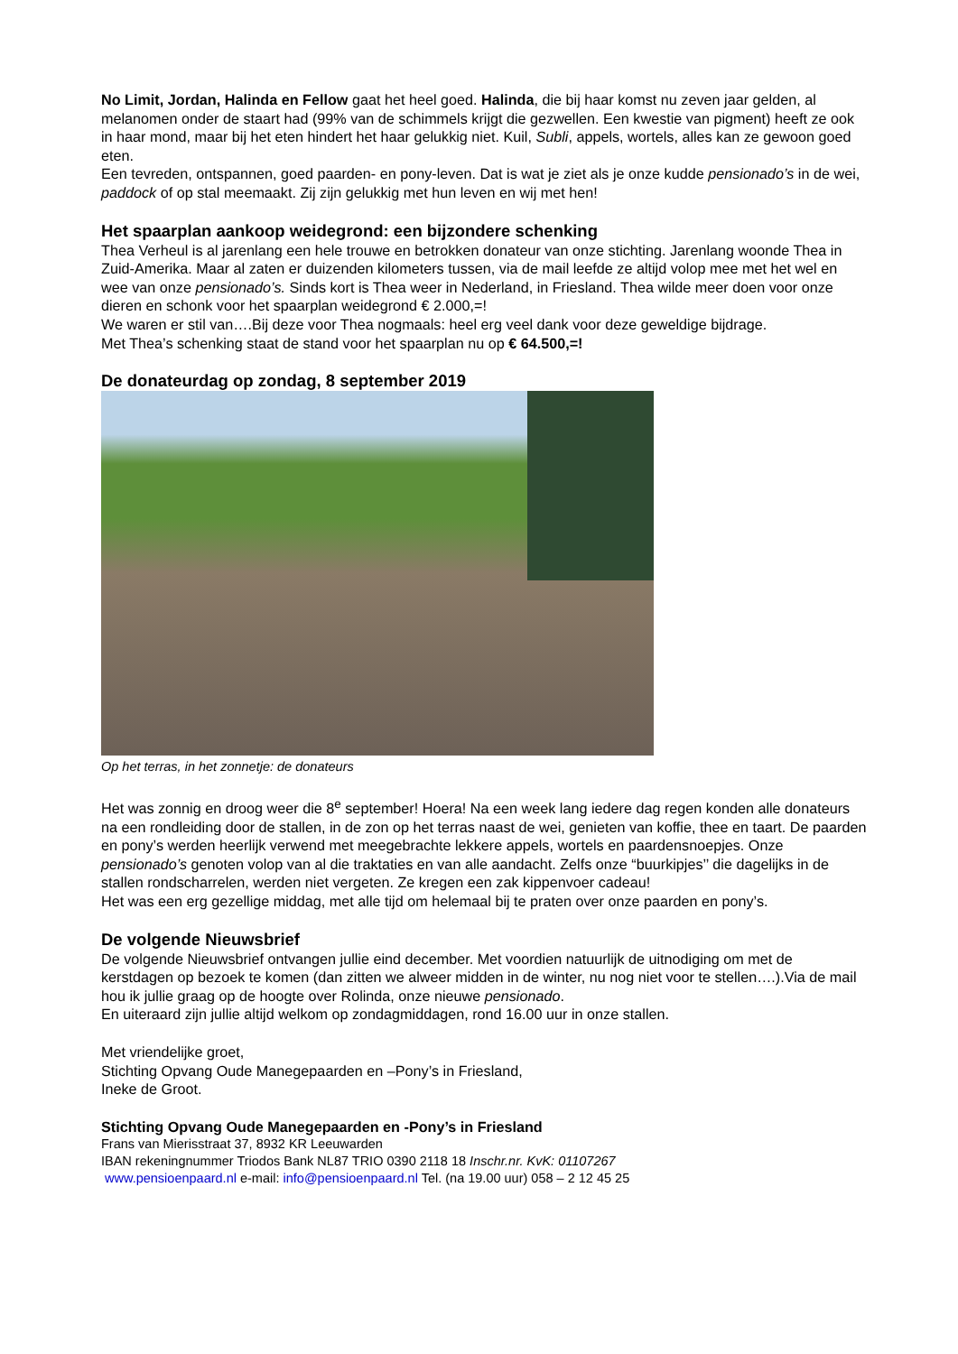No Limit, Jordan, Halinda en Fellow gaat het heel goed. Halinda, die bij haar komst nu zeven jaar gelden, al melanomen onder de staart had (99% van de schimmels krijgt die gezwellen. Een kwestie van pigment) heeft ze ook in haar mond, maar bij het eten hindert het haar gelukkig niet. Kuil, Subli, appels, wortels, alles kan ze gewoon goed eten.
Een tevreden, ontspannen, goed paarden- en pony-leven. Dat is wat je ziet als je onze kudde pensionado’s in de wei, paddock of op stal meemaakt. Zij zijn gelukkig met hun leven en wij met hen!
Het spaarplan aankoop weidegrond: een bijzondere schenking
Thea Verheul is al jarenlang een hele trouwe en betrokken donateur van onze stichting. Jarenlang woonde Thea in Zuid-Amerika. Maar al zaten er duizenden kilometers tussen, via de mail leefde ze altijd volop mee met het wel en wee van onze pensionado’s. Sinds kort is Thea weer in Nederland, in Friesland. Thea wilde meer doen voor onze dieren en schonk voor het spaarplan weidegrond € 2.000,=!
We waren er stil van….Bij deze voor Thea nogmaals: heel erg veel dank voor deze geweldige bijdrage.
Met Thea’s schenking staat de stand voor het spaarplan nu op € 64.500,=!
De donateurdag op zondag, 8 september 2019
Op het terras, in het zonnetje: de donateurs
Het was zonnig en droog weer die 8<sup>e</sup> september! Hoera! Na een week lang iedere dag regen konden alle donateurs na een rondleiding door de stallen, in de zon op het terras naast de wei, genieten van koffie, thee en taart. De paarden en pony’s werden heerlijk verwend met meegebrachte lekkere appels, wortels en paardensnoepjes. Onze pensionado’s genoten volop van al die traktaties en van alle aandacht. Zelfs onze “buurkipjes’’ die dagelijks in de stallen rondscharrelen, werden niet vergeten. Ze kregen een zak kippenvoer cadeau!
Het was een erg gezellige middag, met alle tijd om helemaal bij te praten over onze paarden en pony’s.
De volgende Nieuwsbrief
De volgende Nieuwsbrief ontvangen jullie eind december. Met voordien natuurlijk de uitnodiging om met de kerstdagen op bezoek te komen (dan zitten we alweer midden in de winter, nu nog niet voor te stellen….).Via de mail hou ik jullie graag op de hoogte over Rolinda, onze nieuwe pensionado.
En uiteraard zijn jullie altijd welkom op zondagmiddagen, rond 16.00 uur in onze stallen.
Met vriendelijke groet,
Stichting Opvang Oude Manegepaarden en –Pony’s in Friesland,
Ineke de Groot.
Stichting Opvang Oude Manegepaarden en -Pony’s in Friesland
Frans van Mierisstraat 37, 8932 KR Leeuwarden
IBAN rekeningnummer Triodos Bank NL87 TRIO 0390 2118 18 Inschr.nr. KvK: 01107267
www.pensioenpaard.nl e-mail: info@pensioenpaard.nl Tel. (na 19.00 uur) 058 – 2 12 45 25